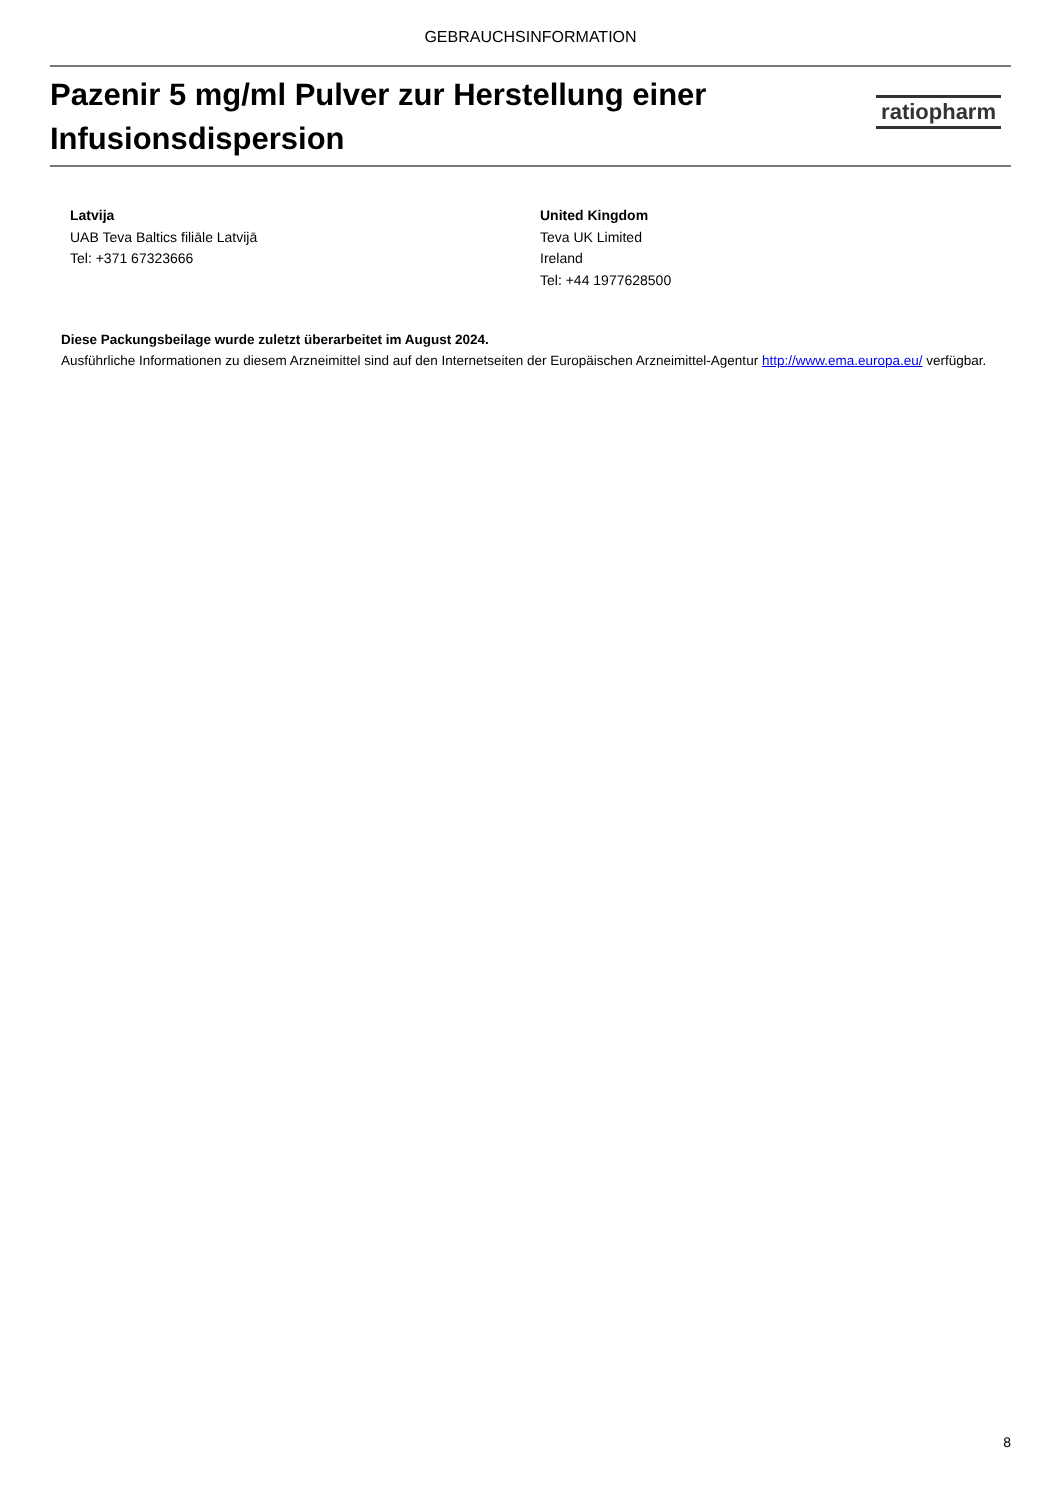GEBRAUCHSINFORMATION
Pazenir 5 mg/ml Pulver zur Herstellung einer
Infusionsdispersion
ratiopharm
Latvija
UAB Teva Baltics filiāle Latvijā
Tel: +371 67323666
United Kingdom
Teva UK Limited
Ireland
Tel: +44 1977628500
Diese Packungsbeilage wurde zuletzt überarbeitet im August 2024.
Ausführliche Informationen zu diesem Arzneimittel sind auf den Internetseiten der Europäischen Arzneimittel-Agentur http://www.ema.europa.eu/ verfügbar.
8